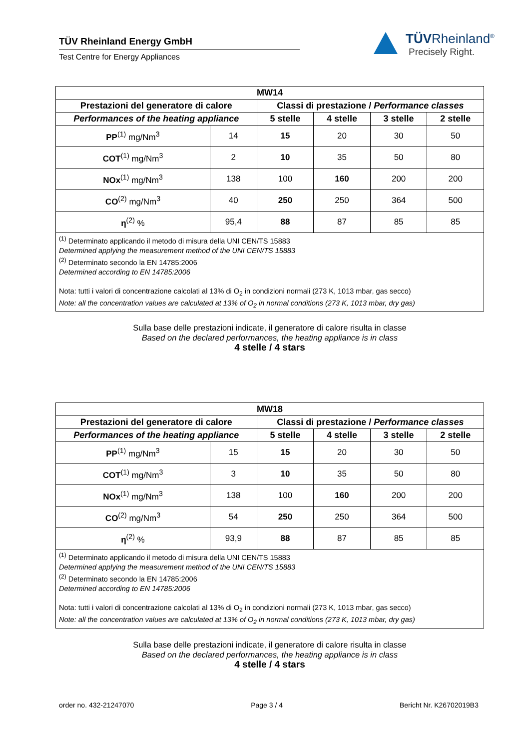TÜV Rheinland Energy GmbH
Test Centre for Energy Appliances
TÜVRheinland<sup>®</sup>
Precisely Right.
| MW14 | | | | | |
| --- | --- | --- | --- | --- | --- |
| Prestazioni del generatore di calore | | Classi di prestazione / Performance classes | | | |
| Performances of the heating appliance | | 5 stelle | 4 stelle | 3 stelle | 2 stelle |
| PP<sup>(1)</sup> mg/Nm<sup>3</sup> | 14 | 15 | 20 | 30 | 50 |
| COT<sup>(1)</sup> mg/Nm<sup>3</sup> | 2 | 10 | 35 | 50 | 80 |
| NOx<sup>(1)</sup> mg/Nm<sup>3</sup> | 138 | 100 | 160 | 200 | 200 |
| CO<sup>(2)</sup> mg/Nm<sup>3</sup> | 40 | 250 | 250 | 364 | 500 |
| η<sup>(2)</sup> % | 95,4 | 88 | 87 | 85 | 85 |
<sup>(1)</sup> Determinato applicando il metodo di misura della UNI CEN/TS 15883
Determined applying the measurement method of the UNI CEN/TS 15883
<sup>(2)</sup> Determinato secondo la EN 14785:2006
Determined according to EN 14785:2006
Nota: tutti i valori di concentrazione calcolati al 13% di O<sub>2</sub> in condizioni normali (273 K, 1013 mbar, gas secco)
Note: all the concentration values are calculated at 13% of O<sub>2</sub> in normal conditions (273 K, 1013 mbar, dry gas)
Sulla base delle prestazioni indicate, il generatore di calore risulta in classe
Based on the declared performances, the heating appliance is in class
4 stelle / 4 stars
| MW18 | | | | | |
| --- | --- | --- | --- | --- | --- |
| Prestazioni del generatore di calore | | Classi di prestazione / Performance classes | | | |
| Performances of the heating appliance | | 5 stelle | 4 stelle | 3 stelle | 2 stelle |
| PP<sup>(1)</sup> mg/Nm<sup>3</sup> | 15 | 15 | 20 | 30 | 50 |
| COT<sup>(1)</sup> mg/Nm<sup>3</sup> | 3 | 10 | 35 | 50 | 80 |
| NOx<sup>(1)</sup> mg/Nm<sup>3</sup> | 138 | 100 | 160 | 200 | 200 |
| CO<sup>(2)</sup> mg/Nm<sup>3</sup> | 54 | 250 | 250 | 364 | 500 |
| η<sup>(2)</sup> % | 93,9 | 88 | 87 | 85 | 85 |
<sup>(1)</sup> Determinato applicando il metodo di misura della UNI CEN/TS 15883
Determined applying the measurement method of the UNI CEN/TS 15883
<sup>(2)</sup> Determinato secondo la EN 14785:2006
Determined according to EN 14785:2006
Nota: tutti i valori di concentrazione calcolati al 13% di O<sub>2</sub> in condizioni normali (273 K, 1013 mbar, gas secco)
Note: all the concentration values are calculated at 13% of O<sub>2</sub> in normal conditions (273 K, 1013 mbar, dry gas)
Sulla base delle prestazioni indicate, il generatore di calore risulta in classe
Based on the declared performances, the heating appliance is in class
4 stelle / 4 stars
order no. 432-21247070 Page 3 / 4 Bericht Nr. K26702019B3